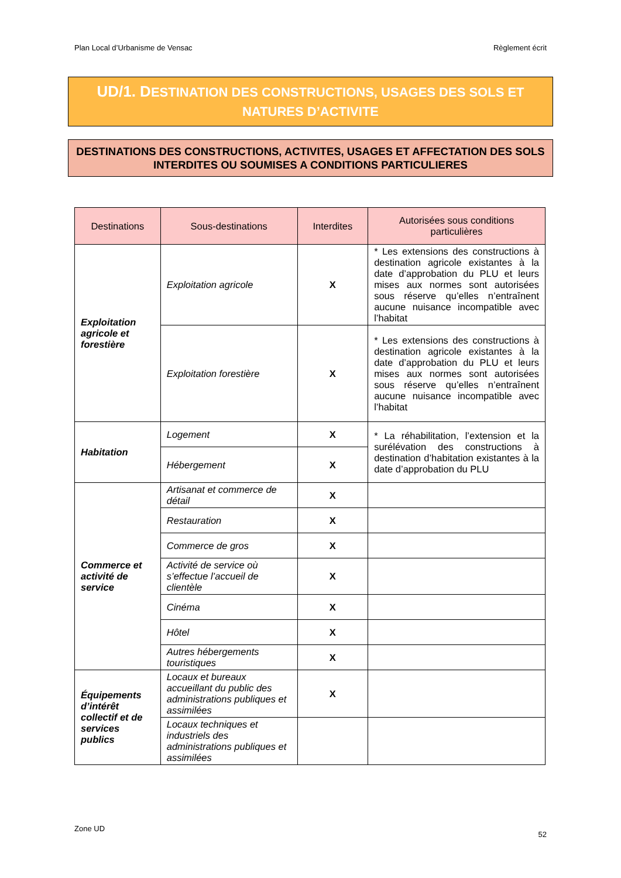Plan Local d’Urbanisme de Vensac Règlement écrit
UD/1. DESTINATION DES CONSTRUCTIONS, USAGES DES SOLS ET
NATURES D’ACTIVITE
DESTINATIONS DES CONSTRUCTIONS, ACTIVITES, USAGES ET AFFECTATION DES SOLS INTERDITES OU SOUMISES A CONDITIONS PARTICULIERES
| Destinations | Sous-destinations | Interdites | Autorisées sous conditions particulières |
| --- | --- | --- | --- |
| Exploitation agricole et forestière | Exploitation agricole | X | * Les extensions des constructions à destination agricole existantes à la date d’approbation du PLU et leurs mises aux normes sont autorisées sous réserve qu’elles n’entraînent aucune nuisance incompatible avec l’habitat |
| | Exploitation forestière | X | * Les extensions des constructions à destination agricole existantes à la date d’approbation du PLU et leurs mises aux normes sont autorisées sous réserve qu’elles n’entraînent aucune nuisance incompatible avec l’habitat |
| Habitation | Logement | X | * La réhabilitation, l’extension et la surélévation des constructions à destination d’habitation existantes à la date d’approbation du PLU |
| | Hébergement | X | |
| Commerce et activité de service | Artisanat et commerce de détail | X | |
| | Restauration | X | |
| | Commerce de gros | X | |
| | Activité de service où s’effectue l’accueil de clientèle | X | |
| | Cinéma | X | |
| | Hôtel | X | |
| | Autres hébergements touristiques | X | |
| Équipements d’intérêt collectif et de services publics | Locaux et bureaux accueillant du public des administrations publiques et assimilées | X | |
| | Locaux techniques et industriels des administrations publiques et assimilées | | |
Zone UD
52